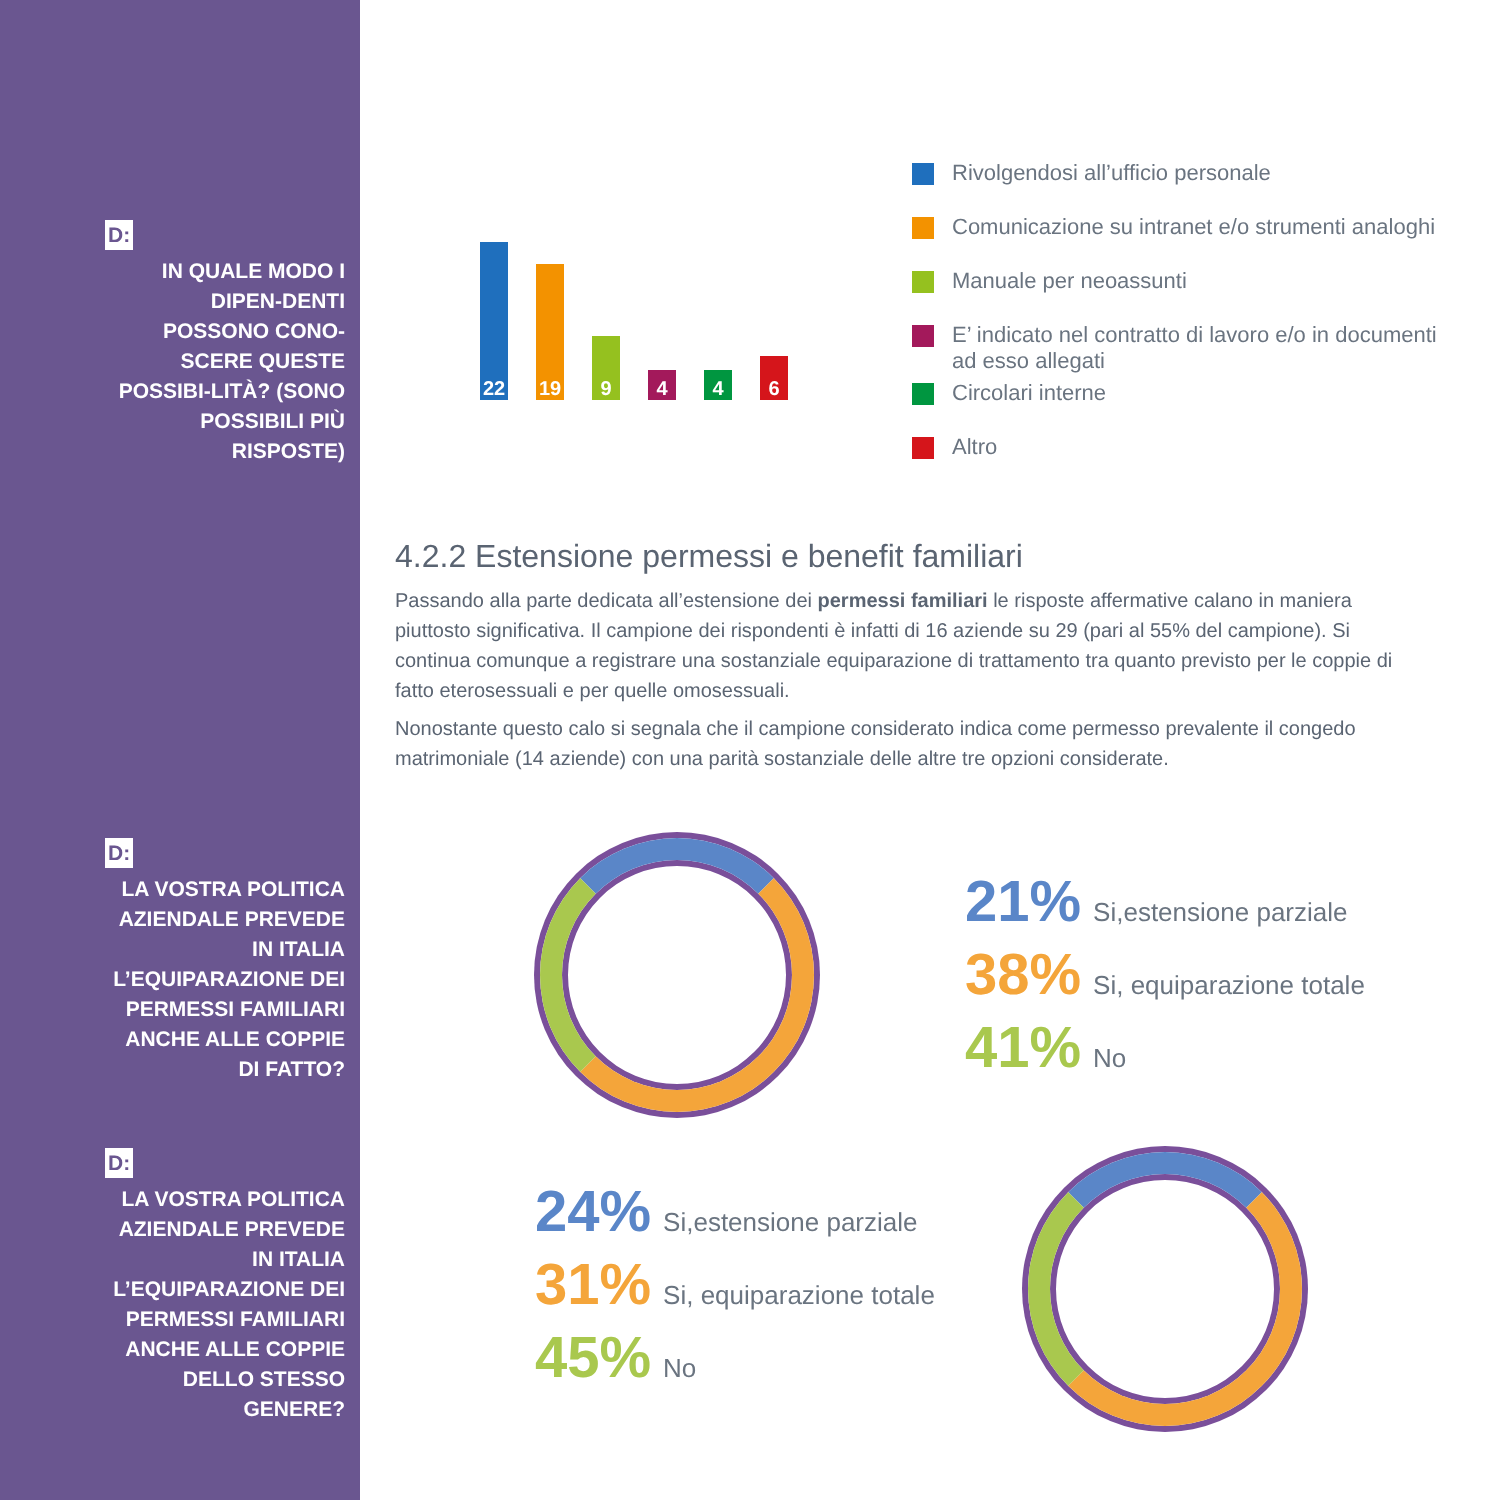D:
IN QUALE MODO I DIPEN-DENTI POSSONO CONO-SCERE QUESTE POSSIBI-LITÀ? (SONO POSSIBILI PIÙ RISPOSTE)
D:
LA VOSTRA POLITICA AZIENDALE PREVEDE IN ITALIA L’EQUIPARAZIONE DEI PERMESSI FAMILIARI ANCHE ALLE COPPIE DI FATTO?
D:
LA VOSTRA POLITICA AZIENDALE PREVEDE IN ITALIA L’EQUIPARAZIONE DEI PERMESSI FAMILIARI ANCHE ALLE COPPIE DELLO STESSO GENERE?
22
19
9
4
4
6
Rivolgendosi all’ufficio personale
Comunicazione su intranet e/o strumenti analoghi
Manuale per neoassunti
E’ indicato nel contratto di lavoro e/o in documenti
ad esso allegati
Circolari interne
Altro
4.2.2 Estensione permessi e benefit familiari
Passando alla parte dedicata all’estensione dei permessi familiari le risposte affermative calano in maniera piuttosto significativa. Il campione dei rispondenti è infatti di 16 aziende su 29 (pari al 55% del campione). Si continua comunque a registrare una sostanziale equiparazione di trattamento tra quanto previsto per le coppie di fatto eterosessuali e per quelle omosessuali.
Nonostante questo calo si segnala che il campione considerato indica come permesso prevalente il congedo matrimoniale (14 aziende) con una parità sostanziale delle altre tre opzioni considerate.
21% Si,estensione parziale
38% Si, equiparazione totale
41% No
24% Si,estensione parziale
31% Si, equiparazione totale
45% No